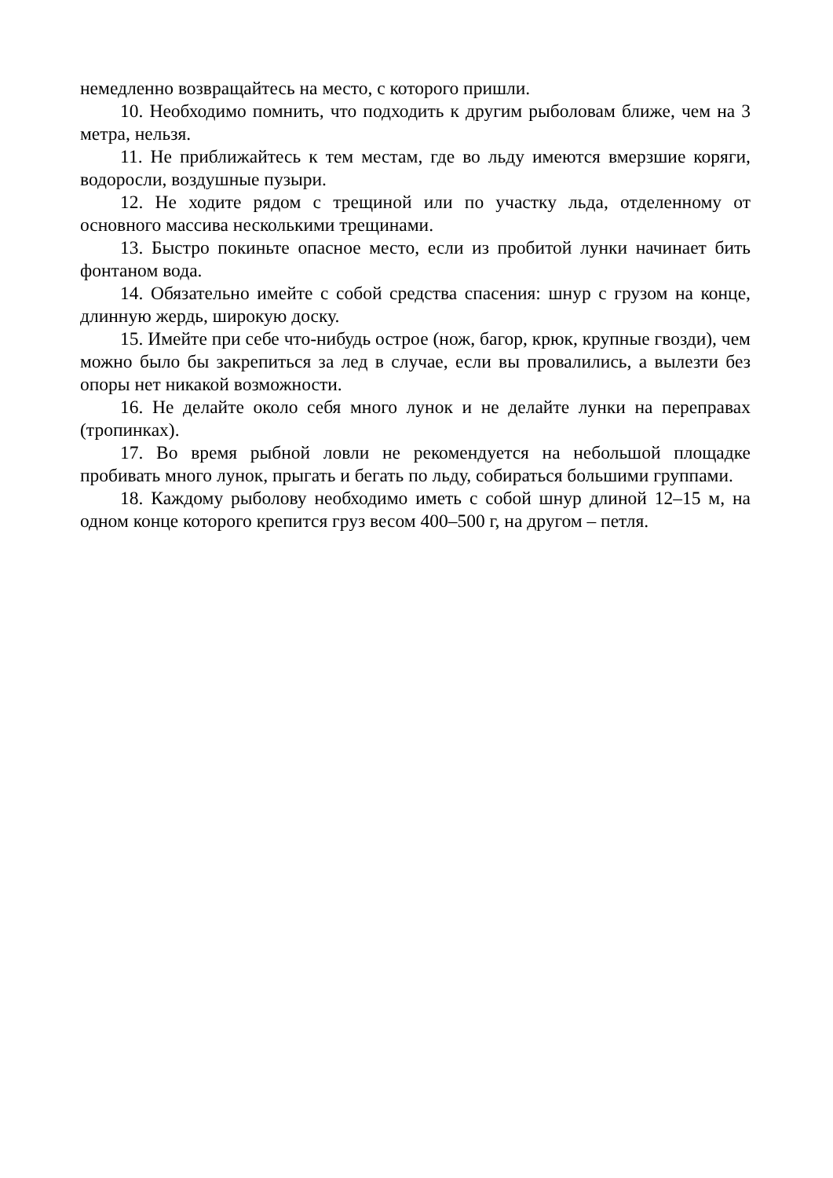немедленно возвращайтесь на место, с которого пришли.
10. Необходимо помнить, что подходить к другим рыболовам ближе, чем на 3 метра, нельзя.
11. Не приближайтесь к тем местам, где во льду имеются вмерзшие коряги, водоросли, воздушные пузыри.
12. Не ходите рядом с трещиной или по участку льда, отделенному от основного массива несколькими трещинами.
13. Быстро покиньте опасное место, если из пробитой лунки начинает бить фонтаном вода.
14. Обязательно имейте с собой средства спасения: шнур с грузом на конце, длинную жердь, широкую доску.
15. Имейте при себе что-нибудь острое (нож, багор, крюк, крупные гвозди), чем можно было бы закрепиться за лед в случае, если вы провалились, а вылезти без опоры нет никакой возможности.
16. Не делайте около себя много лунок и не делайте лунки на переправах (тропинках).
17. Во время рыбной ловли не рекомендуется на небольшой площадке пробивать много лунок, прыгать и бегать по льду, собираться большими группами.
18. Каждому рыболову необходимо иметь с собой шнур длиной 12–15 м, на одном конце которого крепится груз весом 400–500 г, на другом – петля.